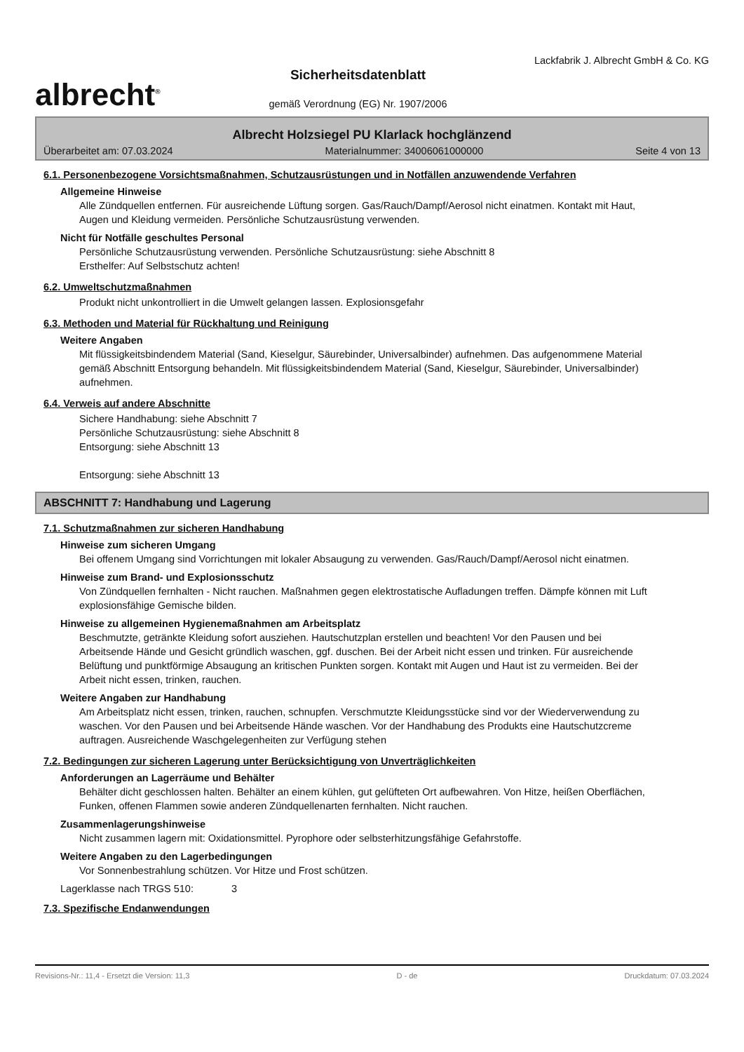albrecht<sup>®</sup>
Sicherheitsdatenblatt
gemäß Verordnung (EG) Nr. 1907/2006
Lackfabrik J. Albrecht GmbH & Co. KG
Albrecht Holzsiegel PU Klarlack hochglänzend
Überarbeitet am: 07.03.2024 Materialnummer: 34006061000000 Seite 4 von 13
6.1. Personenbezogene Vorsichtsmaßnahmen, Schutzausrüstungen und in Notfällen anzuwendende Verfahren
Allgemeine Hinweise
Alle Zündquellen entfernen. Für ausreichende Lüftung sorgen. Gas/Rauch/Dampf/Aerosol nicht einatmen. Kontakt mit Haut, Augen und Kleidung vermeiden. Persönliche Schutzausrüstung verwenden.
Nicht für Notfälle geschultes Personal
Persönliche Schutzausrüstung verwenden. Persönliche Schutzausrüstung: siehe Abschnitt 8
Ersthelfer: Auf Selbstschutz achten!
6.2. Umweltschutzmaßnahmen
Produkt nicht unkontrolliert in die Umwelt gelangen lassen. Explosionsgefahr
6.3. Methoden und Material für Rückhaltung und Reinigung
Weitere Angaben
Mit flüssigkeitsbindendem Material (Sand, Kieselgur, Säurebinder, Universalbinder) aufnehmen. Das aufgenommene Material gemäß Abschnitt Entsorgung behandeln. Mit flüssigkeitsbindendem Material (Sand, Kieselgur, Säurebinder, Universalbinder) aufnehmen.
6.4. Verweis auf andere Abschnitte
Sichere Handhabung: siehe Abschnitt 7
Persönliche Schutzausrüstung: siehe Abschnitt 8
Entsorgung: siehe Abschnitt 13
Entsorgung: siehe Abschnitt 13
ABSCHNITT 7: Handhabung und Lagerung
7.1. Schutzmaßnahmen zur sicheren Handhabung
Hinweise zum sicheren Umgang
Bei offenem Umgang sind Vorrichtungen mit lokaler Absaugung zu verwenden. Gas/Rauch/Dampf/Aerosol nicht einatmen.
Hinweise zum Brand- und Explosionsschutz
Von Zündquellen fernhalten - Nicht rauchen. Maßnahmen gegen elektrostatische Aufladungen treffen. Dämpfe können mit Luft explosionsfähige Gemische bilden.
Hinweise zu allgemeinen Hygienemaßnahmen am Arbeitsplatz
Beschmutzte, getränkte Kleidung sofort ausziehen. Hautschutzplan erstellen und beachten! Vor den Pausen und bei Arbeitsende Hände und Gesicht gründlich waschen, ggf. duschen. Bei der Arbeit nicht essen und trinken. Für ausreichende Belüftung und punktförmige Absaugung an kritischen Punkten sorgen. Kontakt mit Augen und Haut ist zu vermeiden. Bei der Arbeit nicht essen, trinken, rauchen.
Weitere Angaben zur Handhabung
Am Arbeitsplatz nicht essen, trinken, rauchen, schnupfen. Verschmutzte Kleidungsstücke sind vor der Wiederverwendung zu waschen. Vor den Pausen und bei Arbeitsende Hände waschen. Vor der Handhabung des Produkts eine Hautschutzcreme auftragen. Ausreichende Waschgelegenheiten zur Verfügung stehen
7.2. Bedingungen zur sicheren Lagerung unter Berücksichtigung von Unverträglichkeiten
Anforderungen an Lagerräume und Behälter
Behälter dicht geschlossen halten. Behälter an einem kühlen, gut gelüfteten Ort aufbewahren. Von Hitze, heißen Oberflächen, Funken, offenen Flammen sowie anderen Zündquellenarten fernhalten. Nicht rauchen.
Zusammenlagerungshinweise
Nicht zusammen lagern mit: Oxidationsmittel. Pyrophore oder selbsterhitzungsfähige Gefahrstoffe.
Weitere Angaben zu den Lagerbedingungen
Vor Sonnenbestrahlung schützen. Vor Hitze und Frost schützen.
Lagerklasse nach TRGS 510: 3
7.3. Spezifische Endanwendungen
Revisions-Nr.: 11,4 - Ersetzt die Version: 11,3 D - de Druckdatum: 07.03.2024